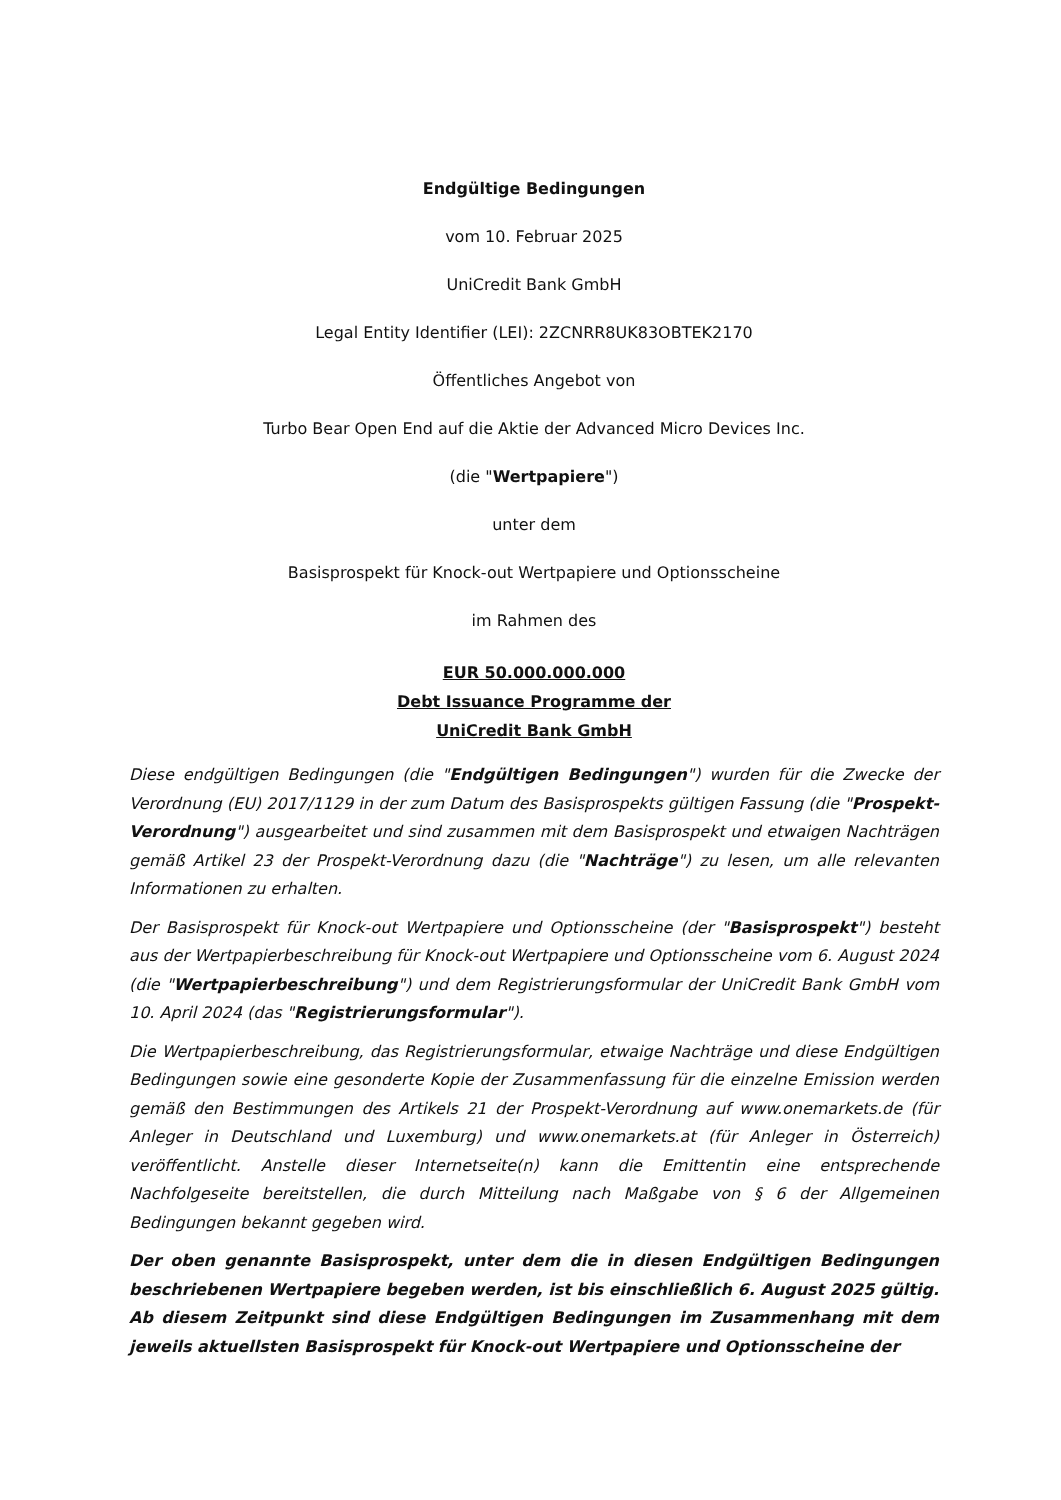Endgültige Bedingungen
vom 10. Februar 2025
UniCredit Bank GmbH
Legal Entity Identifier (LEI): 2ZCNRR8UK83OBTEK2170
Öffentliches Angebot von
Turbo Bear Open End auf die Aktie der Advanced Micro Devices Inc.
(die "Wertpapiere")
unter dem
Basisprospekt für Knock-out Wertpapiere und Optionsscheine
im Rahmen des
EUR 50.000.000.000
Debt Issuance Programme der
UniCredit Bank GmbH
Diese endgültigen Bedingungen (die "Endgültigen Bedingungen") wurden für die Zwecke der Verordnung (EU) 2017/1129 in der zum Datum des Basisprospekts gültigen Fassung (die "Prospekt-Verordnung") ausgearbeitet und sind zusammen mit dem Basisprospekt und etwaigen Nachträgen gemäß Artikel 23 der Prospekt-Verordnung dazu (die "Nachträge") zu lesen, um alle relevanten Informationen zu erhalten.
Der Basisprospekt für Knock-out Wertpapiere und Optionsscheine (der "Basisprospekt") besteht aus der Wertpapierbeschreibung für Knock-out Wertpapiere und Optionsscheine vom 6. August 2024 (die "Wertpapierbeschreibung") und dem Registrierungsformular der UniCredit Bank GmbH vom 10. April 2024 (das "Registrierungsformular").
Die Wertpapierbeschreibung, das Registrierungsformular, etwaige Nachträge und diese Endgültigen Bedingungen sowie eine gesonderte Kopie der Zusammenfassung für die einzelne Emission werden gemäß den Bestimmungen des Artikels 21 der Prospekt-Verordnung auf www.onemarkets.de (für Anleger in Deutschland und Luxemburg) und www.onemarkets.at (für Anleger in Österreich) veröffentlicht. Anstelle dieser Internetseite(n) kann die Emittentin eine entsprechende Nachfolgeseite bereitstellen, die durch Mitteilung nach Maßgabe von § 6 der Allgemeinen Bedingungen bekannt gegeben wird.
Der oben genannte Basisprospekt, unter dem die in diesen Endgültigen Bedingungen beschriebenen Wertpapiere begeben werden, ist bis einschließlich 6. August 2025 gültig. Ab diesem Zeitpunkt sind diese Endgültigen Bedingungen im Zusammenhang mit dem jeweils aktuellsten Basisprospekt für Knock-out Wertpapiere und Optionsscheine der